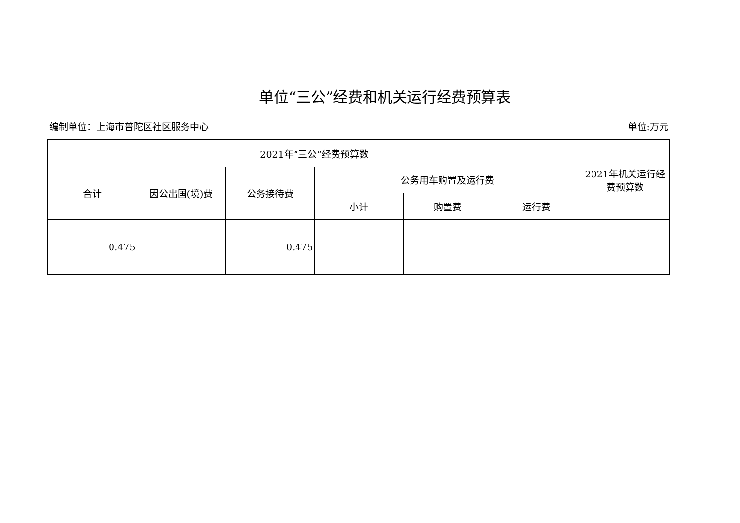单位“三公”经费和机关运行经费预算表
编制单位：上海市普陀区社区服务中心 单位:万元
| 2021年“三公”经费预算数 | | | | | | 2021年机关运行经费预算数 |
| --- | --- | --- | --- | --- | --- | --- |
| 合计 | 因公出国(境)费 | 公务接待费 | 公务用车购置及运行费 | | | |
| | | | 小计 | 购置费 | 运行费 | |
| 0.475 | | 0.475 | | | | |